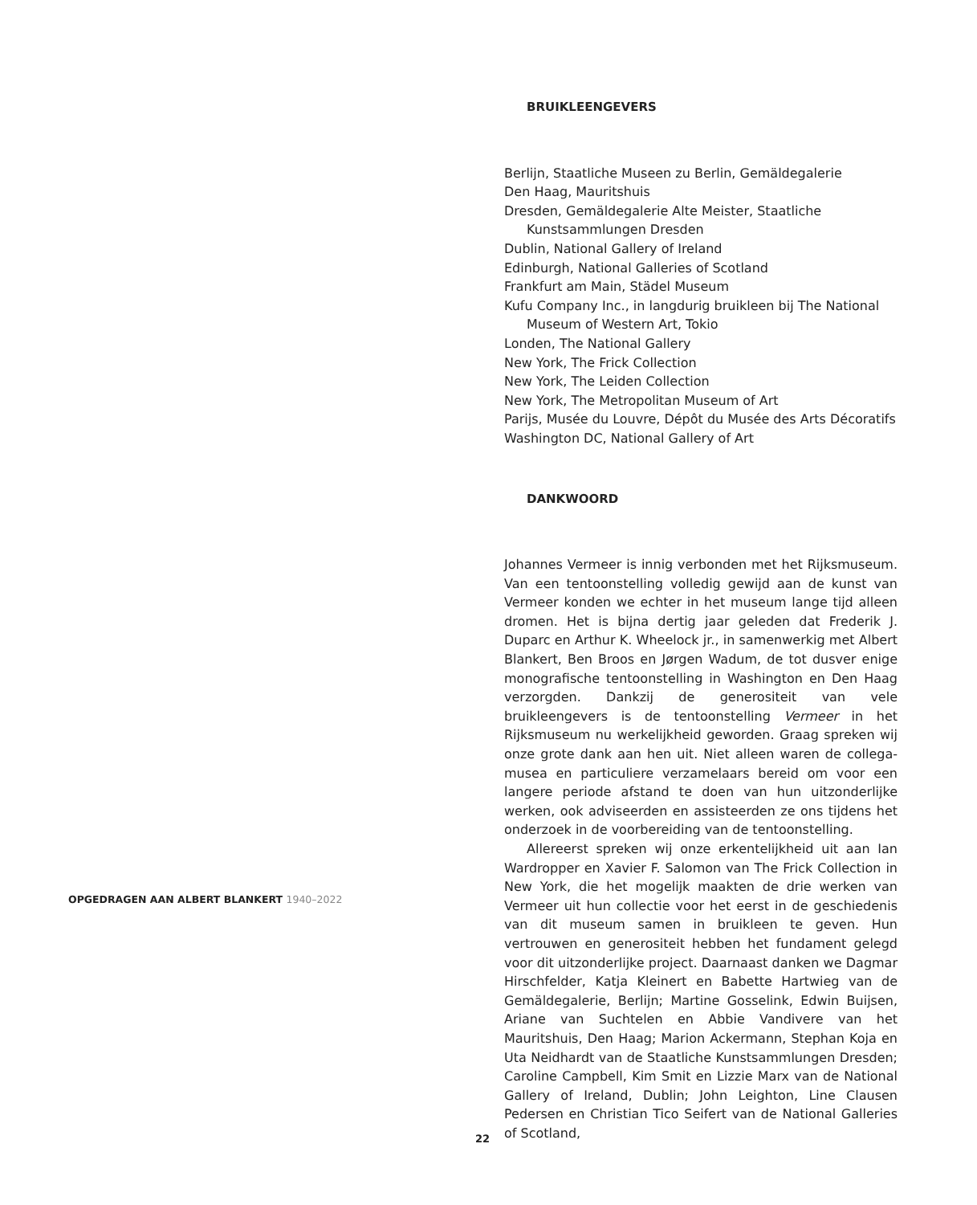OPGEDRAGEN AAN ALBERT BLANKERT 1940–2022
BRUIKLEENGEVERS
Berlijn, Staatliche Museen zu Berlin, Gemäldegalerie
Den Haag, Mauritshuis
Dresden, Gemäldegalerie Alte Meister, Staatliche Kunstsammlungen Dresden
Dublin, National Gallery of Ireland
Edinburgh, National Galleries of Scotland
Frankfurt am Main, Städel Museum
Kufu Company Inc., in langdurig bruikleen bij The National Museum of Western Art, Tokio
Londen, The National Gallery
New York, The Frick Collection
New York, The Leiden Collection
New York, The Metropolitan Museum of Art
Parijs, Musée du Louvre, Dépôt du Musée des Arts Décoratifs
Washington DC, National Gallery of Art
DANKWOORD
Johannes Vermeer is innig verbonden met het Rijksmuseum. Van een tentoonstelling volledig gewijd aan de kunst van Vermeer konden we echter in het museum lange tijd alleen dromen. Het is bijna dertig jaar geleden dat Frederik J. Duparc en Arthur K. Wheelock jr., in samenwerkig met Albert Blankert, Ben Broos en Jørgen Wadum, de tot dusver enige monografische tentoonstelling in Washington en Den Haag verzorgden. Dankzij de generositeit van vele bruikleengevers is de tentoonstelling Vermeer in het Rijksmuseum nu werkelijkheid geworden. Graag spreken wij onze grote dank aan hen uit. Niet alleen waren de collega-musea en particuliere verzamelaars bereid om voor een langere periode afstand te doen van hun uitzonderlijke werken, ook adviseerden en assisteerden ze ons tijdens het onderzoek in de voorbereiding van de tentoonstelling.
Allereerst spreken wij onze erkentelijkheid uit aan Ian Wardropper en Xavier F. Salomon van The Frick Collection in New York, die het mogelijk maakten de drie werken van Vermeer uit hun collectie voor het eerst in de geschiedenis van dit museum samen in bruikleen te geven. Hun vertrouwen en generositeit hebben het fundament gelegd voor dit uitzonderlijke project. Daarnaast danken we Dagmar Hirschfelder, Katja Kleinert en Babette Hartwieg van de Gemäldegalerie, Berlijn; Martine Gosselink, Edwin Buijsen, Ariane van Suchtelen en Abbie Vandivere van het Mauritshuis, Den Haag; Marion Ackermann, Stephan Koja en Uta Neidhardt van de Staatliche Kunstsammlungen Dresden; Caroline Campbell, Kim Smit en Lizzie Marx van de National Gallery of Ireland, Dublin; John Leighton, Line Clausen Pedersen en Christian Tico Seifert van de National Galleries of Scotland,
22